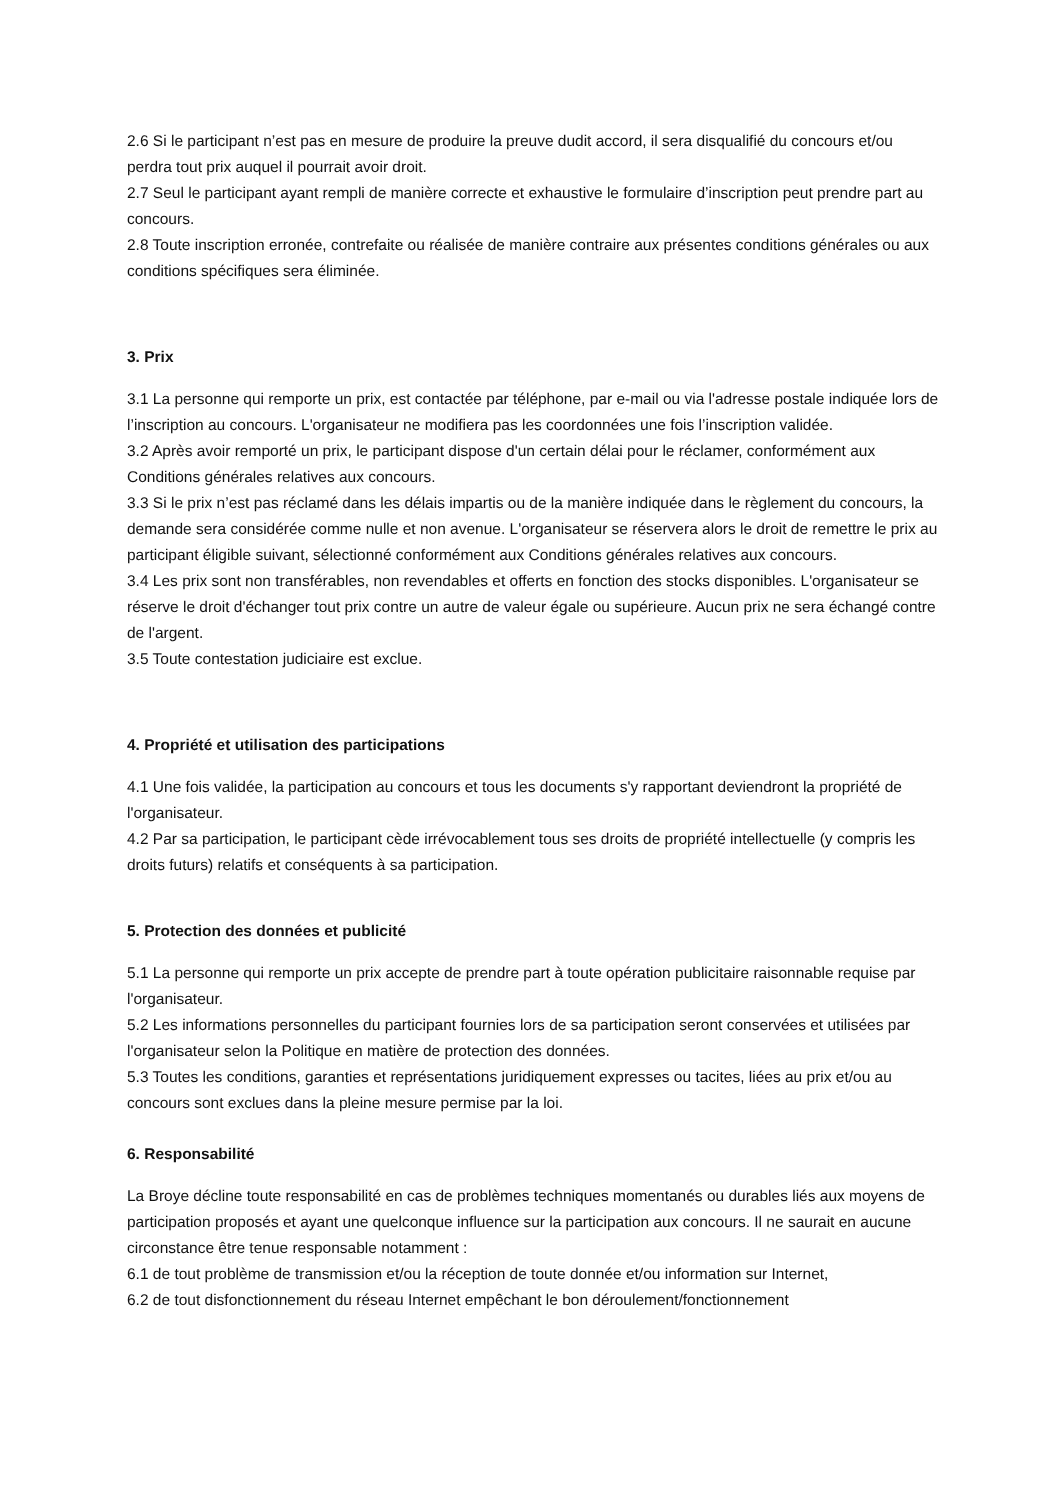2.6 Si le participant n’est pas en mesure de produire la preuve dudit accord, il sera disqualifié du concours et/ou perdra tout prix auquel il pourrait avoir droit.
2.7 Seul le participant ayant rempli de manière correcte et exhaustive le formulaire d’inscription peut prendre part au concours.
2.8 Toute inscription erronée, contrefaite ou réalisée de manière contraire aux présentes conditions générales ou aux conditions spécifiques sera éliminée.
3. Prix
3.1 La personne qui remporte un prix, est contactée par téléphone, par e-mail ou via l'adresse postale indiquée lors de l’inscription au concours. L'organisateur ne modifiera pas les coordonnées une fois l’inscription validée.
3.2 Après avoir remporté un prix, le participant dispose d'un certain délai pour le réclamer, conformément aux Conditions générales relatives aux concours.
3.3 Si le prix n’est pas réclamé dans les délais impartis ou de la manière indiquée dans le règlement du concours, la demande sera considérée comme nulle et non avenue. L'organisateur se réservera alors le droit de remettre le prix au participant éligible suivant, sélectionné conformément aux Conditions générales relatives aux concours.
3.4 Les prix sont non transférables, non revendables et offerts en fonction des stocks disponibles. L'organisateur se réserve le droit d'échanger tout prix contre un autre de valeur égale ou supérieure. Aucun prix ne sera échangé contre de l'argent.
3.5 Toute contestation judiciaire est exclue.
4. Propriété et utilisation des participations
4.1 Une fois validée, la participation au concours et tous les documents s'y rapportant deviendront la propriété de l'organisateur.
4.2 Par sa participation, le participant cède irrévocablement tous ses droits de propriété intellectuelle (y compris les droits futurs) relatifs et conséquents à sa participation.
5. Protection des données et publicité
5.1 La personne qui remporte un prix accepte de prendre part à toute opération publicitaire raisonnable requise par l'organisateur.
5.2 Les informations personnelles du participant fournies lors de sa participation seront conservées et utilisées par l'organisateur selon la Politique en matière de protection des données.
5.3 Toutes les conditions, garanties et représentations juridiquement expresses ou tacites, liées au prix et/ou au concours sont exclues dans la pleine mesure permise par la loi.
6. Responsabilité
La Broye décline toute responsabilité en cas de problèmes techniques momentanés ou durables liés aux moyens de participation proposés et ayant une quelconque influence sur la participation aux concours. Il ne saurait en aucune circonstance être tenue responsable notamment :
6.1 de tout problème de transmission et/ou la réception de toute donnée et/ou information sur Internet,
6.2 de tout disfonctionnement du réseau Internet empêchant le bon déroulement/fonctionnement